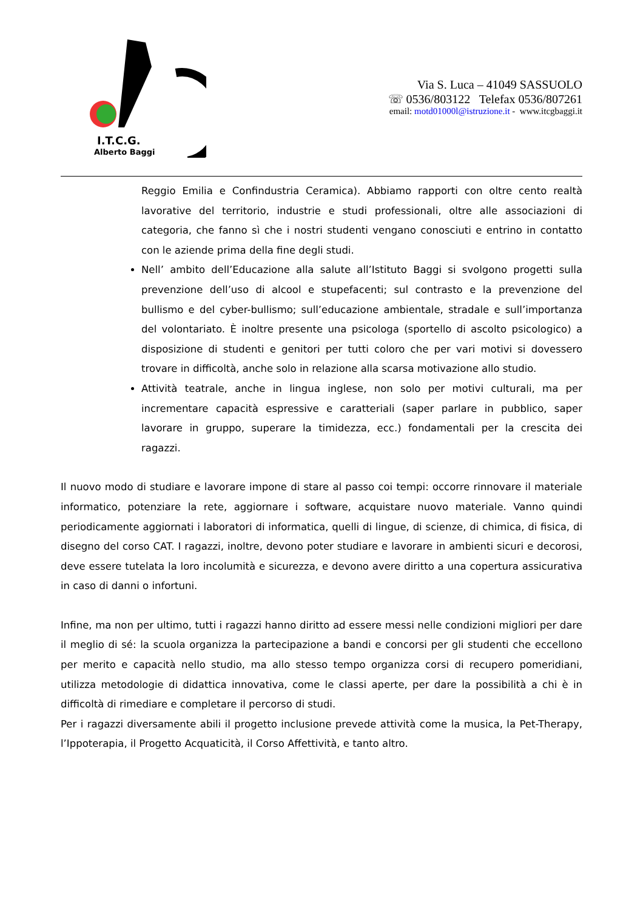I.T.C.G.
Alberto Baggi
Via S. Luca – 41049 SASSUOLO
☏ 0536/803122 Telefax 0536/807261
email: motd01000l@istruzione.it - www.itcgbaggi.it
Reggio Emilia e Confindustria Ceramica). Abbiamo rapporti con oltre cento realtà lavorative del territorio, industrie e studi professionali, oltre alle associazioni di categoria, che fanno sì che i nostri studenti vengano conosciuti e entrino in contatto con le aziende prima della fine degli studi.
Nell’ ambito dell’Educazione alla salute all’Istituto Baggi si svolgono progetti sulla prevenzione dell’uso di alcool e stupefacenti; sul contrasto e la prevenzione del bullismo e del cyber-bullismo; sull’educazione ambientale, stradale e sull’importanza del volontariato. È inoltre presente una psicologa (sportello di ascolto psicologico) a disposizione di studenti e genitori per tutti coloro che per vari motivi si dovessero trovare in difficoltà, anche solo in relazione alla scarsa motivazione allo studio.
Attività teatrale, anche in lingua inglese, non solo per motivi culturali, ma per incrementare capacità espressive e caratteriali (saper parlare in pubblico, saper lavorare in gruppo, superare la timidezza, ecc.) fondamentali per la crescita dei ragazzi.
Il nuovo modo di studiare e lavorare impone di stare al passo coi tempi: occorre rinnovare il materiale informatico, potenziare la rete, aggiornare i software, acquistare nuovo materiale. Vanno quindi periodicamente aggiornati i laboratori di informatica, quelli di lingue, di scienze, di chimica, di fisica, di disegno del corso CAT. I ragazzi, inoltre, devono poter studiare e lavorare in ambienti sicuri e decorosi, deve essere tutelata la loro incolumità e sicurezza, e devono avere diritto a una copertura assicurativa in caso di danni o infortuni.
Infine, ma non per ultimo, tutti i ragazzi hanno diritto ad essere messi nelle condizioni migliori per dare il meglio di sé: la scuola organizza la partecipazione a bandi e concorsi per gli studenti che eccellono per merito e capacità nello studio, ma allo stesso tempo organizza corsi di recupero pomeridiani, utilizza metodologie di didattica innovativa, come le classi aperte, per dare la possibilità a chi è in difficoltà di rimediare e completare il percorso di studi.
Per i ragazzi diversamente abili il progetto inclusione prevede attività come la musica, la Pet-Therapy, l’Ippoterapia, il Progetto Acquaticità, il Corso Affettività, e tanto altro.